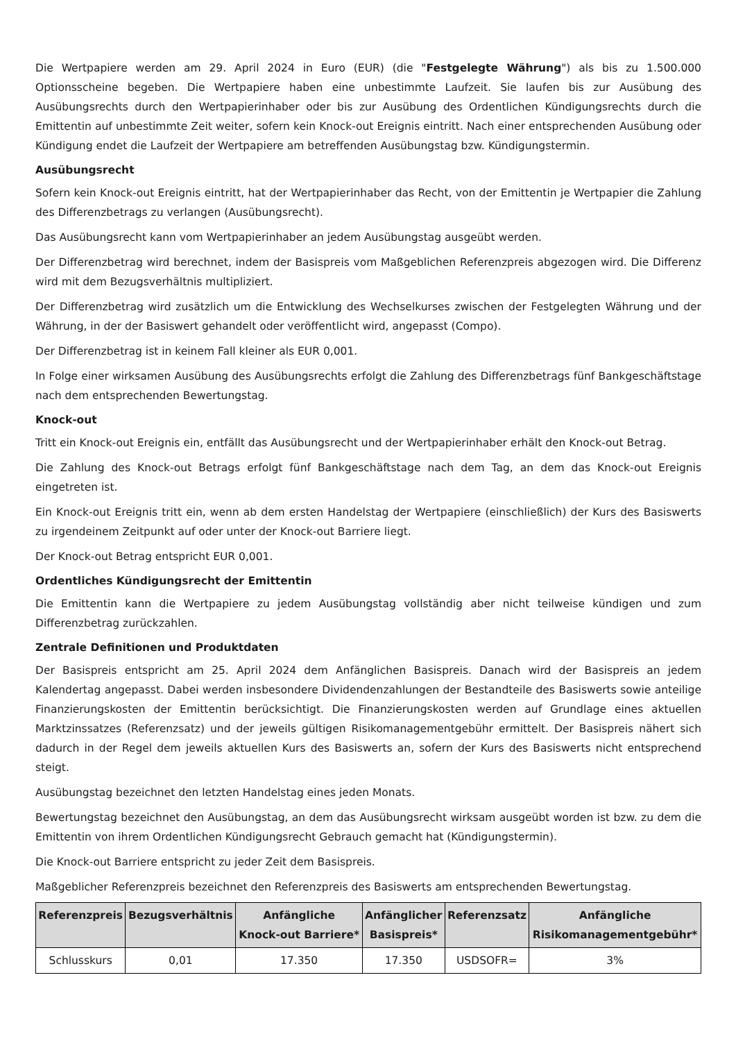Die Wertpapiere werden am 29. April 2024 in Euro (EUR) (die "Festgelegte Währung") als bis zu 1.500.000 Optionsscheine begeben. Die Wertpapiere haben eine unbestimmte Laufzeit. Sie laufen bis zur Ausübung des Ausübungsrechts durch den Wertpapierinhaber oder bis zur Ausübung des Ordentlichen Kündigungsrechts durch die Emittentin auf unbestimmte Zeit weiter, sofern kein Knock-out Ereignis eintritt. Nach einer entsprechenden Ausübung oder Kündigung endet die Laufzeit der Wertpapiere am betreffenden Ausübungstag bzw. Kündigungstermin.
Ausübungsrecht
Sofern kein Knock-out Ereignis eintritt, hat der Wertpapierinhaber das Recht, von der Emittentin je Wertpapier die Zahlung des Differenzbetrags zu verlangen (Ausübungsrecht).
Das Ausübungsrecht kann vom Wertpapierinhaber an jedem Ausübungstag ausgeübt werden.
Der Differenzbetrag wird berechnet, indem der Basispreis vom Maßgeblichen Referenzpreis abgezogen wird. Die Differenz wird mit dem Bezugsverhältnis multipliziert.
Der Differenzbetrag wird zusätzlich um die Entwicklung des Wechselkurses zwischen der Festgelegten Währung und der Währung, in der der Basiswert gehandelt oder veröffentlicht wird, angepasst (Compo).
Der Differenzbetrag ist in keinem Fall kleiner als EUR 0,001.
In Folge einer wirksamen Ausübung des Ausübungsrechts erfolgt die Zahlung des Differenzbetrags fünf Bankgeschäftstage nach dem entsprechenden Bewertungstag.
Knock-out
Tritt ein Knock-out Ereignis ein, entfällt das Ausübungsrecht und der Wertpapierinhaber erhält den Knock-out Betrag.
Die Zahlung des Knock-out Betrags erfolgt fünf Bankgeschäftstage nach dem Tag, an dem das Knock-out Ereignis eingetreten ist.
Ein Knock-out Ereignis tritt ein, wenn ab dem ersten Handelstag der Wertpapiere (einschließlich) der Kurs des Basiswerts zu irgendeinem Zeitpunkt auf oder unter der Knock-out Barriere liegt.
Der Knock-out Betrag entspricht EUR 0,001.
Ordentliches Kündigungsrecht der Emittentin
Die Emittentin kann die Wertpapiere zu jedem Ausübungstag vollständig aber nicht teilweise kündigen und zum Differenzbetrag zurückzahlen.
Zentrale Definitionen und Produktdaten
Der Basispreis entspricht am 25. April 2024 dem Anfänglichen Basispreis. Danach wird der Basispreis an jedem Kalendertag angepasst. Dabei werden insbesondere Dividendenzahlungen der Bestandteile des Basiswerts sowie anteilige Finanzierungskosten der Emittentin berücksichtigt. Die Finanzierungskosten werden auf Grundlage eines aktuellen Marktzinssatzes (Referenzsatz) und der jeweils gültigen Risikomanagementgebühr ermittelt. Der Basispreis nähert sich dadurch in der Regel dem jeweils aktuellen Kurs des Basiswerts an, sofern der Kurs des Basiswerts nicht entsprechend steigt.
Ausübungstag bezeichnet den letzten Handelstag eines jeden Monats.
Bewertungstag bezeichnet den Ausübungstag, an dem das Ausübungsrecht wirksam ausgeübt worden ist bzw. zu dem die Emittentin von ihrem Ordentlichen Kündigungsrecht Gebrauch gemacht hat (Kündigungstermin).
Die Knock-out Barriere entspricht zu jeder Zeit dem Basispreis.
Maßgeblicher Referenzpreis bezeichnet den Referenzpreis des Basiswerts am entsprechenden Bewertungstag.
| Referenzpreis | Bezugsverhältnis | Anfängliche Knock-out Barriere* | Anfänglicher Basispreis* | Referenzsatz | Anfängliche Risikomanagementgebühr* |
| --- | --- | --- | --- | --- | --- |
| Schlusskurs | 0,01 | 17.350 | 17.350 | USDSOFR= | 3% |